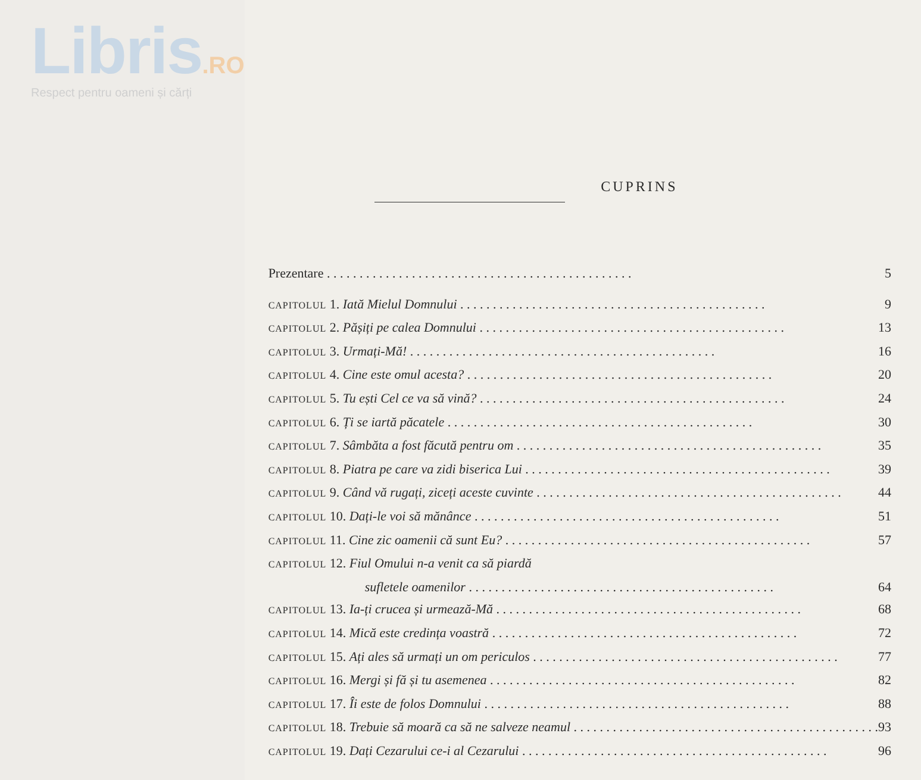Libris.RO
Respect pentru oameni și cărți
CUPRINS
Prezentare 5
CAPITOLUL 1. Iată Mielul Domnului 9
CAPITOLUL 2. Pășiți pe calea Domnului 13
CAPITOLUL 3. Urmați-Mă! 16
CAPITOLUL 4. Cine este omul acesta? 20
CAPITOLUL 5. Tu ești Cel ce va să vină? 24
CAPITOLUL 6. Ți se iartă păcatele 30
CAPITOLUL 7. Sâmbăta a fost făcută pentru om 35
CAPITOLUL 8. Piatra pe care va zidi biserica Lui 39
CAPITOLUL 9. Când vă rugați, ziceți aceste cuvinte 44
CAPITOLUL 10. Dați-le voi să mănânce 51
CAPITOLUL 11. Cine zic oamenii că sunt Eu? 57
CAPITOLUL 12. Fiul Omului n-a venit ca să piardă
sufletele oamenilor 64
CAPITOLUL 13. Ia-ți crucea și urmează-Mă 68
CAPITOLUL 14. Mică este credința voastră 72
CAPITOLUL 15. Ați ales să urmați un om periculos 77
CAPITOLUL 16. Mergi și fă și tu asemenea 82
CAPITOLUL 17. Îi este de folos Domnului 88
CAPITOLUL 18. Trebuie să moară ca să ne salveze neamul 93
CAPITOLUL 19. Dați Cezarului ce-i al Cezarului 96